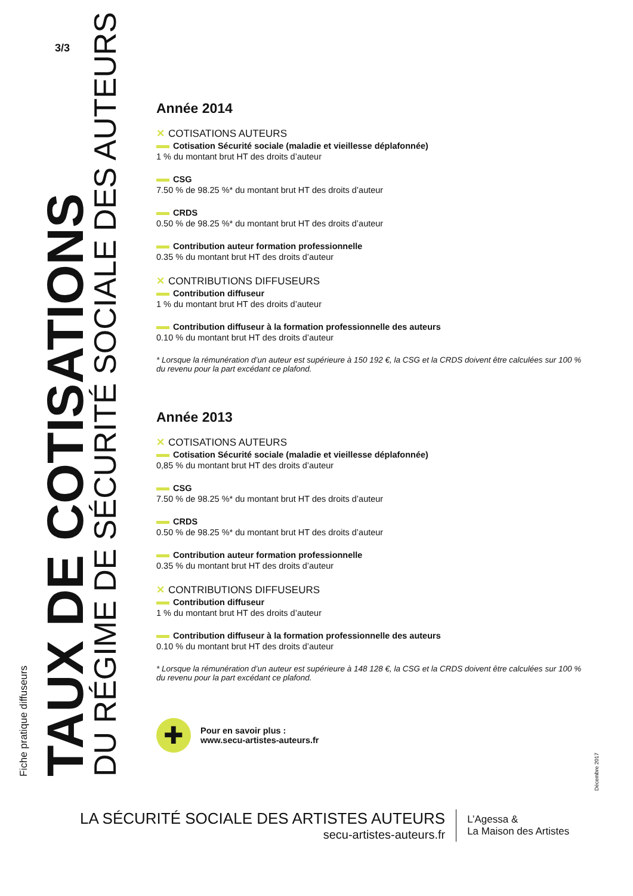3/3
Fiche pratique diffuseurs
TAUX DE COTISATIONS
DU RÉGIME DE SÉCURITÉ SOCIALE DES AUTEURS
Année 2014
✕ COTISATIONS AUTEURS
Cotisation Sécurité sociale (maladie et vieillesse déplafonnée)
1 % du montant brut HT des droits d’auteur
CSG
7.50 % de 98.25 %* du montant brut HT des droits d’auteur
CRDS
0.50 % de 98.25 %* du montant brut HT des droits d’auteur
Contribution auteur formation professionnelle
0.35 % du montant brut HT des droits d’auteur
✕ CONTRIBUTIONS DIFFUSEURS
Contribution diffuseur
1 % du montant brut HT des droits d’auteur
Contribution diffuseur à la formation professionnelle des auteurs
0.10 % du montant brut HT des droits d’auteur
* Lorsque la rémunération d’un auteur est supérieure à 150 192 €, la CSG et la CRDS doivent être calculées sur 100 % du revenu pour la part excédant ce plafond.
Année 2013
✕ COTISATIONS AUTEURS
Cotisation Sécurité sociale (maladie et vieillesse déplafonnée)
0,85 % du montant brut HT des droits d’auteur
CSG
7.50 % de 98.25 %* du montant brut HT des droits d’auteur
CRDS
0.50 % de 98.25 %* du montant brut HT des droits d’auteur
Contribution auteur formation professionnelle
0.35 % du montant brut HT des droits d’auteur
✕ CONTRIBUTIONS DIFFUSEURS
Contribution diffuseur
1 % du montant brut HT des droits d’auteur
Contribution diffuseur à la formation professionnelle des auteurs
0.10 % du montant brut HT des droits d’auteur
* Lorsque la rémunération d’un auteur est supérieure à 148 128 €, la CSG et la CRDS doivent être calculées sur 100 % du revenu pour la part excédant ce plafond.
✚
Pour en savoir plus :
www.secu-artistes-auteurs.fr
Décembre 2017
LA SÉCURITÉ SOCIALE DES ARTISTES AUTEURS
secu-artistes-auteurs.fr
L’Agessa &
La Maison des Artistes